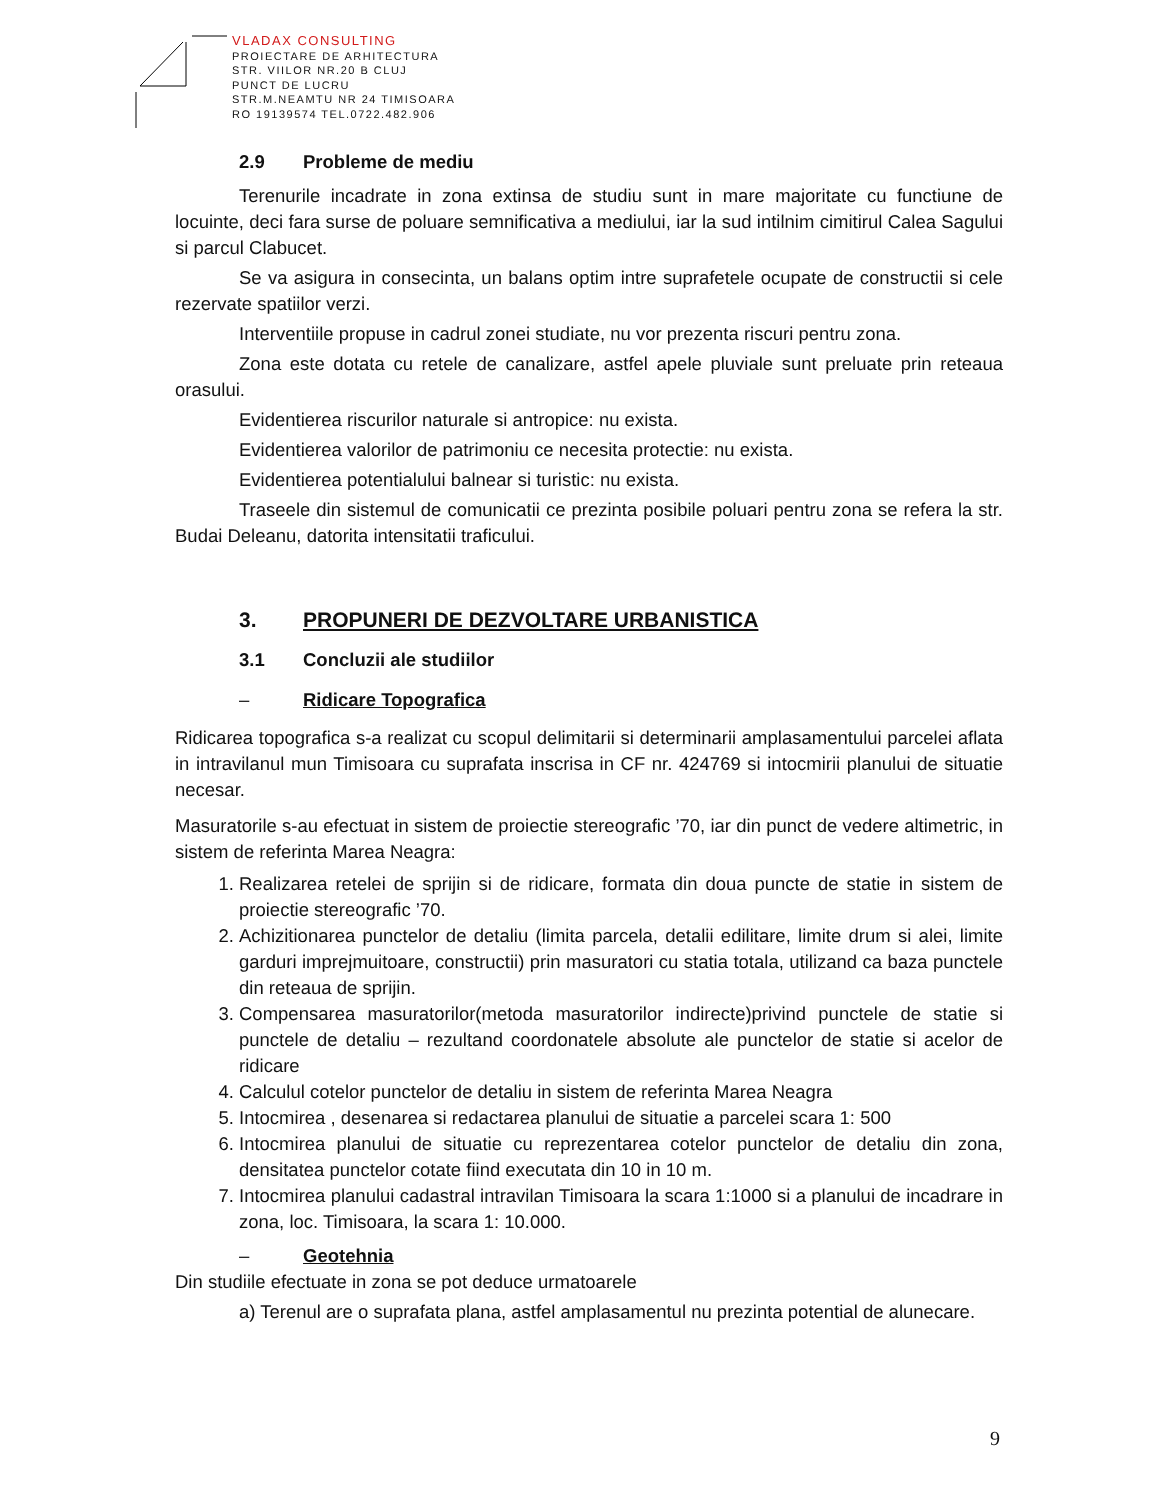VLADAX CONSULTING
PROIECTARE DE ARHITECTURA
STR. VIILOR NR.20 B CLUJ
PUNCT DE LUCRU
STR.M.NEAMTU NR 24 TIMISOARA
RO 19139574 TEL.0722.482.906
2.9 Probleme de mediu
Terenurile incadrate in zona extinsa de studiu sunt in mare majoritate cu functiune de locuinte, deci fara surse de poluare semnificativa a mediului, iar la sud intilnim cimitirul Calea Sagului si parcul Clabucet.
Se va asigura in consecinta, un balans optim intre suprafetele ocupate de constructii si cele rezervate spatiilor verzi.
Interventiile propuse in cadrul zonei studiate, nu vor prezenta riscuri pentru zona.
Zona este dotata cu retele de canalizare, astfel apele pluviale sunt preluate prin reteaua orasului.
Evidentierea riscurilor naturale si antropice: nu exista.
Evidentierea valorilor de patrimoniu ce necesita protectie: nu exista.
Evidentierea potentialului balnear si turistic: nu exista.
Traseele din sistemul de comunicatii ce prezinta posibile poluari pentru zona se refera la str. Budai Deleanu, datorita intensitatii traficului.
3. PROPUNERI DE DEZVOLTARE URBANISTICA
3.1 Concluzii ale studiilor
– Ridicare Topografica
Ridicarea topografica s-a realizat cu scopul delimitarii si determinarii amplasamentului parcelei aflata in intravilanul mun Timisoara cu suprafata inscrisa in CF nr. 424769 si intocmirii planului de situatie necesar.
Masuratorile s-au efectuat in sistem de proiectie stereografic ’70, iar din punct de vedere altimetric, in sistem de referinta Marea Neagra:
1. Realizarea retelei de sprijin si de ridicare, formata din doua puncte de statie in sistem de proiectie stereografic ’70.
2. Achizitionarea punctelor de detaliu (limita parcela, detalii edilitare, limite drum si alei, limite garduri imprejmuitoare, constructii) prin masuratori cu statia totala, utilizand ca baza punctele din reteaua de sprijin.
3. Compensarea masuratorilor(metoda masuratorilor indirecte)privind punctele de statie si punctele de detaliu – rezultand coordonatele absolute ale punctelor de statie si acelor de ridicare
4. Calculul cotelor punctelor de detaliu in sistem de referinta Marea Neagra
5. Intocmirea , desenarea si redactarea planului de situatie a parcelei scara 1: 500
6. Intocmirea planului de situatie cu reprezentarea cotelor punctelor de detaliu din zona, densitatea punctelor cotate fiind executata din 10 in 10 m.
7. Intocmirea planului cadastral intravilan Timisoara la scara 1:1000 si a planului de incadrare in zona, loc. Timisoara, la scara 1: 10.000.
– Geotehnia
Din studiile efectuate in zona se pot deduce urmatoarele
a) Terenul are o suprafata plana, astfel amplasamentul nu prezinta potential de alunecare.
9